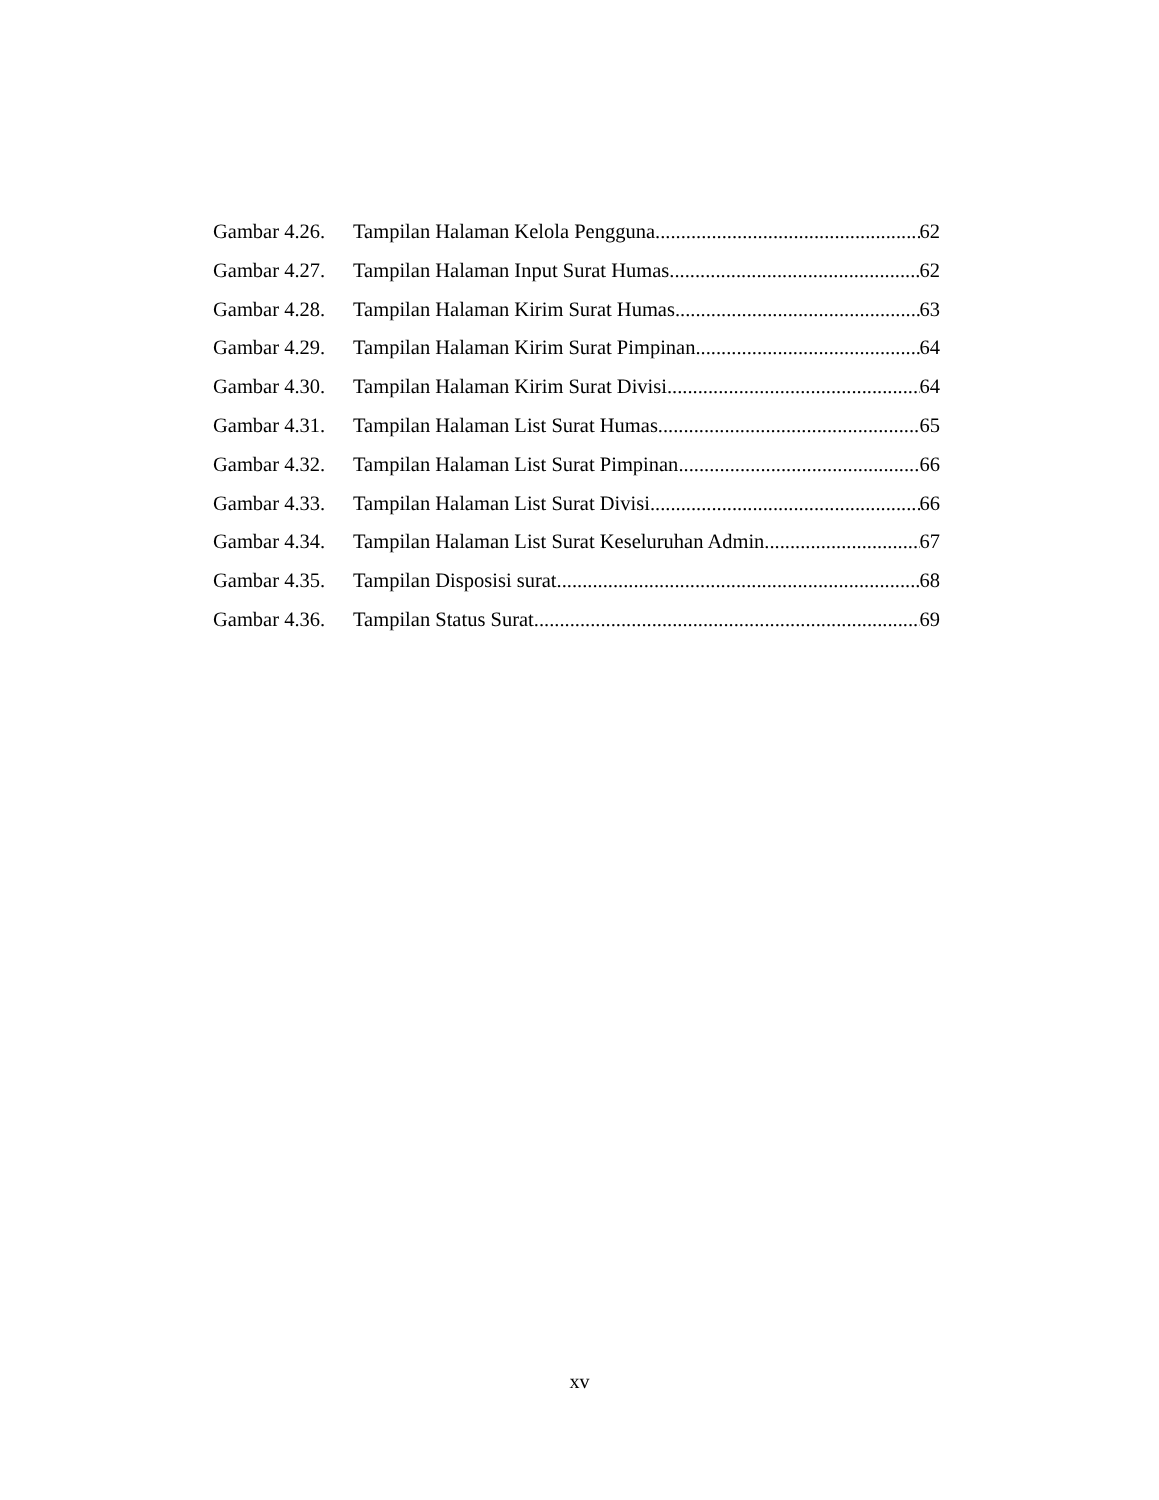Gambar 4.26. Tampilan Halaman Kelola Pengguna 62
Gambar 4.27. Tampilan Halaman Input Surat Humas 62
Gambar 4.28. Tampilan Halaman Kirim Surat Humas 63
Gambar 4.29. Tampilan Halaman Kirim Surat Pimpinan 64
Gambar 4.30. Tampilan Halaman Kirim Surat Divisi 64
Gambar 4.31. Tampilan Halaman List Surat Humas 65
Gambar 4.32. Tampilan Halaman List Surat Pimpinan 66
Gambar 4.33. Tampilan Halaman List Surat Divisi 66
Gambar 4.34. Tampilan Halaman List Surat Keseluruhan Admin 67
Gambar 4.35. Tampilan Disposisi surat 68
Gambar 4.36. Tampilan Status Surat 69
xv